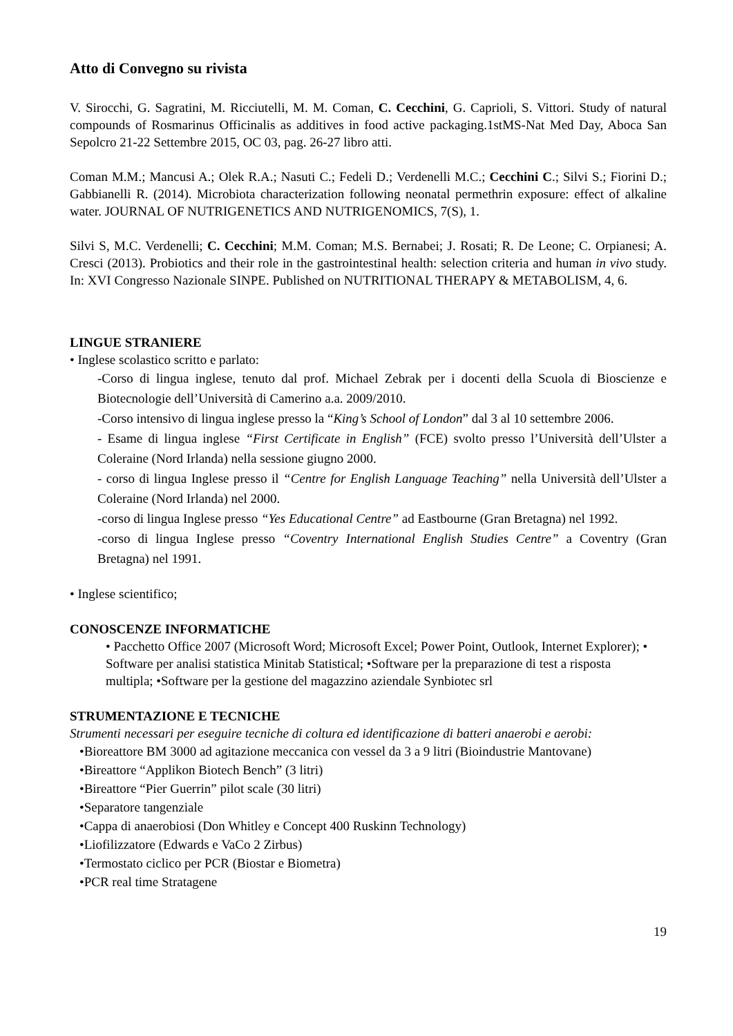Atto di Convegno su rivista
V. Sirocchi, G. Sagratini, M. Ricciutelli, M. M. Coman, C. Cecchini, G. Caprioli, S. Vittori. Study of natural compounds of Rosmarinus Officinalis as additives in food active packaging.1stMS-Nat Med Day, Aboca San Sepolcro 21-22 Settembre 2015, OC 03, pag. 26-27 libro atti.
Coman M.M.; Mancusi A.; Olek R.A.; Nasuti C.; Fedeli D.; Verdenelli M.C.; Cecchini C.; Silvi S.; Fiorini D.; Gabbianelli R. (2014). Microbiota characterization following neonatal permethrin exposure: effect of alkaline water. JOURNAL OF NUTRIGENETICS AND NUTRIGENOMICS, 7(S), 1.
Silvi S, M.C. Verdenelli; C. Cecchini; M.M. Coman; M.S. Bernabei; J. Rosati; R. De Leone; C. Orpianesi; A. Cresci (2013). Probiotics and their role in the gastrointestinal health: selection criteria and human in vivo study. In: XVI Congresso Nazionale SINPE. Published on NUTRITIONAL THERAPY & METABOLISM, 4, 6.
LINGUE STRANIERE
• Inglese scolastico scritto e parlato:
-Corso di lingua inglese, tenuto dal prof. Michael Zebrak per i docenti della Scuola di Bioscienze e Biotecnologie dell’Università di Camerino a.a. 2009/2010.
-Corso intensivo di lingua inglese presso la “King’s School of London” dal 3 al 10 settembre 2006.
- Esame di lingua inglese “First Certificate in English” (FCE) svolto presso l’Università dell’Ulster a Coleraine (Nord Irlanda) nella sessione giugno 2000.
- corso di lingua Inglese presso il “Centre for English Language Teaching” nella Università dell’Ulster a Coleraine (Nord Irlanda) nel 2000.
-corso di lingua Inglese presso “Yes Educational Centre” ad Eastbourne (Gran Bretagna) nel 1992.
-corso di lingua Inglese presso “Coventry International English Studies Centre” a Coventry (Gran Bretagna) nel 1991.
• Inglese scientifico;
CONOSCENZE INFORMATICHE
• Pacchetto Office 2007 (Microsoft Word; Microsoft Excel; Power Point, Outlook, Internet Explorer); • Software per analisi statistica Minitab Statistical; •Software per la preparazione di test a risposta multipla; •Software per la gestione del magazzino aziendale Synbiotec srl
STRUMENTAZIONE E TECNICHE
Strumenti necessari per eseguire tecniche di coltura ed identificazione di batteri anaerobi e aerobi:
•Bioreattore BM 3000 ad agitazione meccanica con vessel da 3 a 9 litri (Bioindustrie Mantovane)
•Bireattore “Applikon Biotech Bench” (3 litri)
•Bireattore “Pier Guerrin” pilot scale (30 litri)
•Separatore tangenziale
•Cappa di anaerobiosi (Don Whitley e Concept 400 Ruskinn Technology)
•Liofilizzatore (Edwards e VaCo 2 Zirbus)
•Termostato ciclico per PCR (Biostar e Biometra)
•PCR real time Stratagene
19